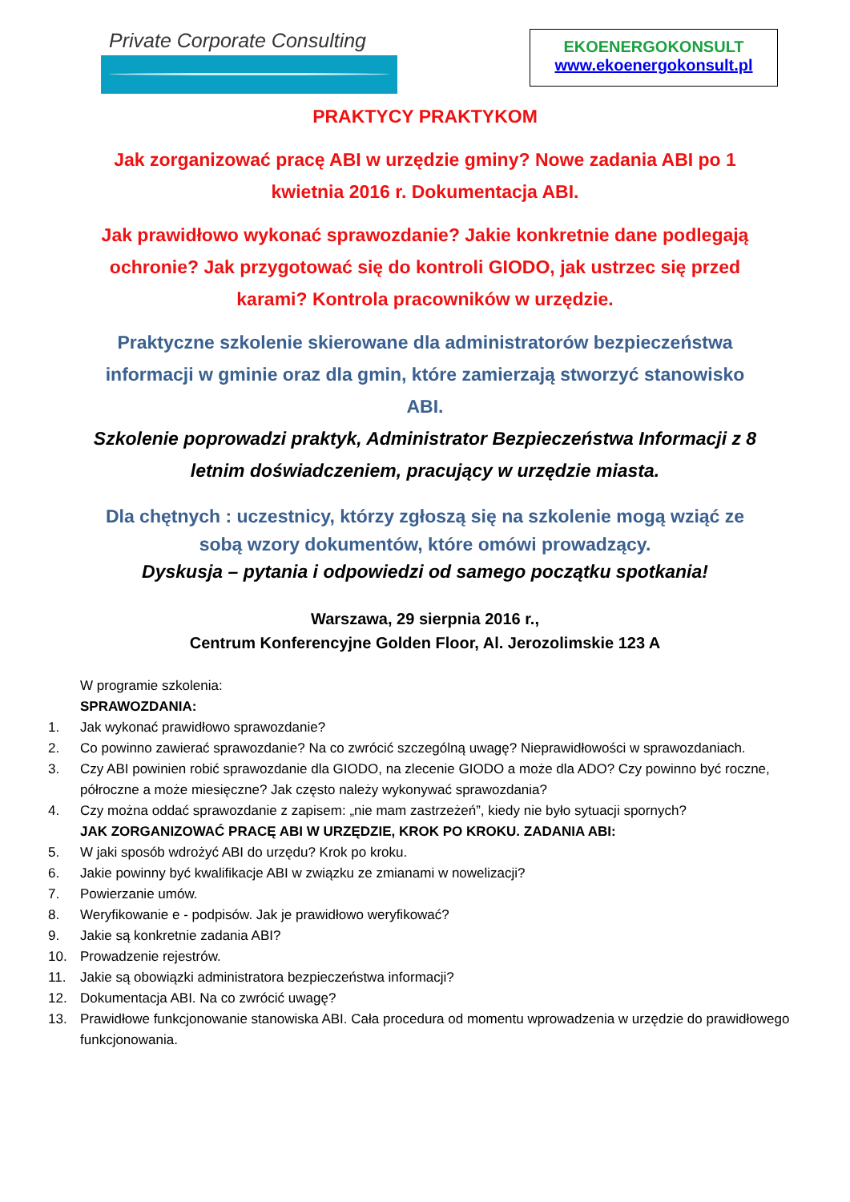Private Corporate Consulting
EKOENERGOKONSULT
www.ekoenergokonsult.pl
PRAKTYCY PRAKTYKOM
Jak zorganizować pracę ABI w urzędzie gminy? Nowe zadania ABI po 1
kwietnia 2016 r. Dokumentacja ABI.
Jak prawidłowo wykonać sprawozdanie? Jakie konkretnie dane podlegają
ochronie? Jak przygotować się do kontroli GIODO, jak ustrzec się przed
karami? Kontrola pracowników w urzędzie.
Praktyczne szkolenie skierowane dla administratorów bezpieczeństwa
informacji w gminie oraz dla gmin, które zamierzają stworzyć stanowisko
ABI.
Szkolenie poprowadzi praktyk, Administrator Bezpieczeństwa Informacji z 8
letnim doświadczeniem, pracujący w urzędzie miasta.
Dla chętnych : uczestnicy, którzy zgłoszą się na szkolenie mogą wziąć ze
sobą wzory dokumentów, które omówi prowadzący.
Dyskusja – pytania i odpowiedzi od samego początku spotkania!
Warszawa, 29 sierpnia 2016 r.,
Centrum Konferencyjne Golden Floor, Al. Jerozolimskie 123 A
W programie szkolenia:
SPRAWOZDANIA:
1. Jak wykonać prawidłowo sprawozdanie?
2. Co powinno zawierać sprawozdanie? Na co zwrócić szczególną uwagę? Nieprawidłowości w sprawozdaniach.
3. Czy ABI powinien robić sprawozdanie dla GIODO, na zlecenie GIODO a może dla ADO? Czy powinno być roczne, półroczne a może miesięczne? Jak często należy wykonywać sprawozdania?
4. Czy można oddać sprawozdanie z zapisem: „nie mam zastrzeżeń”, kiedy nie było sytuacji spornych?
JAK ZORGANIZOWAĆ PRACĘ ABI W URZĘDZIE, KROK PO KROKU. ZADANIA ABI:
5. W jaki sposób wdrożyć ABI do urzędu? Krok po kroku.
6. Jakie powinny być kwalifikacje ABI w związku ze zmianami w nowelizacji?
7. Powierzanie umów.
8. Weryfikowanie e - podpisów. Jak je prawidłowo weryfikować?
9. Jakie są konkretnie zadania ABI?
10. Prowadzenie rejestrów.
11. Jakie są obowiązki administratora bezpieczeństwa informacji?
12. Dokumentacja ABI. Na co zwrócić uwagę?
13. Prawidłowe funkcjonowanie stanowiska ABI. Cała procedura od momentu wprowadzenia w urzędzie do prawidłowego funkcjonowania.